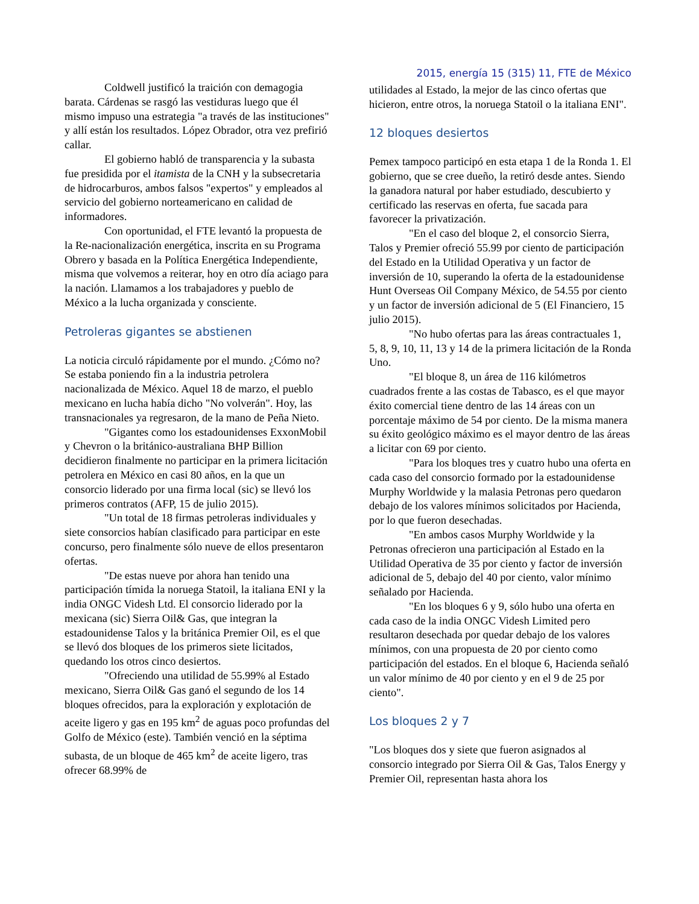Coldwell justificó la traición con demagogia barata. Cárdenas se rasgó las vestiduras luego que él mismo impuso una estrategia "a través de las instituciones" y allí están los resultados. López Obrador, otra vez prefirió callar.
El gobierno habló de transparencia y la subasta fue presidida por el itamista de la CNH y la subsecretaria de hidrocarburos, ambos falsos "expertos" y empleados al servicio del gobierno norteamericano en calidad de informadores.
Con oportunidad, el FTE levantó la propuesta de la Re-nacionalización energética, inscrita en su Programa Obrero y basada en la Política Energética Independiente, misma que volvemos a reiterar, hoy en otro día aciago para la nación. Llamamos a los trabajadores y pueblo de México a la lucha organizada y consciente.
Petroleras gigantes se abstienen
La noticia circuló rápidamente por el mundo. ¿Cómo no? Se estaba poniendo fin a la industria petrolera nacionalizada de México. Aquel 18 de marzo, el pueblo mexicano en lucha había dicho "No volverán". Hoy, las transnacionales ya regresaron, de la mano de Peña Nieto.
"Gigantes como los estadounidenses ExxonMobil y Chevron o la británico-australiana BHP Billion decidieron finalmente no participar en la primera licitación petrolera en México en casi 80 años, en la que un consorcio liderado por una firma local (sic) se llevó los primeros contratos (AFP, 15 de julio 2015).
"Un total de 18 firmas petroleras individuales y siete consorcios habían clasificado para participar en este concurso, pero finalmente sólo nueve de ellos presentaron ofertas.
"De estas nueve por ahora han tenido una participación tímida la noruega Statoil, la italiana ENI y la india ONGC Videsh Ltd. El consorcio liderado por la mexicana (sic) Sierra Oil& Gas, que integran la estadounidense Talos y la británica Premier Oil, es el que se llevó dos bloques de los primeros siete licitados, quedando los otros cinco desiertos.
"Ofreciendo una utilidad de 55.99% al Estado mexicano, Sierra Oil& Gas ganó el segundo de los 14 bloques ofrecidos, para la exploración y explotación de aceite ligero y gas en 195 km<sup>2</sup> de aguas poco profundas del Golfo de México (este). También venció en la séptima subasta, de un bloque de 465 km<sup>2</sup> de aceite ligero, tras ofrecer 68.99% de
2015, energía 15 (315) 11, FTE de México
utilidades al Estado, la mejor de las cinco ofertas que hicieron, entre otros, la noruega Statoil o la italiana ENI".
12 bloques desiertos
Pemex tampoco participó en esta etapa 1 de la Ronda 1. El gobierno, que se cree dueño, la retiró desde antes. Siendo la ganadora natural por haber estudiado, descubierto y certificado las reservas en oferta, fue sacada para favorecer la privatización.
"En el caso del bloque 2, el consorcio Sierra, Talos y Premier ofreció 55.99 por ciento de participación del Estado en la Utilidad Operativa y un factor de inversión de 10, superando la oferta de la estadounidense Hunt Overseas Oil Company México, de 54.55 por ciento y un factor de inversión adicional de 5 (El Financiero, 15 julio 2015).
"No hubo ofertas para las áreas contractuales 1, 5, 8, 9, 10, 11, 13 y 14 de la primera licitación de la Ronda Uno.
"El bloque 8, un área de 116 kilómetros cuadrados frente a las costas de Tabasco, es el que mayor éxito comercial tiene dentro de las 14 áreas con un porcentaje máximo de 54 por ciento. De la misma manera su éxito geológico máximo es el mayor dentro de las áreas a licitar con 69 por ciento.
"Para los bloques tres y cuatro hubo una oferta en cada caso del consorcio formado por la estadounidense Murphy Worldwide y la malasia Petronas pero quedaron debajo de los valores mínimos solicitados por Hacienda, por lo que fueron desechadas.
"En ambos casos Murphy Worldwide y la Petronas ofrecieron una participación al Estado en la Utilidad Operativa de 35 por ciento y factor de inversión adicional de 5, debajo del 40 por ciento, valor mínimo señalado por Hacienda.
"En los bloques 6 y 9, sólo hubo una oferta en cada caso de la india ONGC Videsh Limited pero resultaron desechada por quedar debajo de los valores mínimos, con una propuesta de 20 por ciento como participación del estados. En el bloque 6, Hacienda señaló un valor mínimo de 40 por ciento y en el 9 de 25 por ciento".
Los bloques 2 y 7
"Los bloques dos y siete que fueron asignados al consorcio integrado por Sierra Oil & Gas, Talos Energy y Premier Oil, representan hasta ahora los